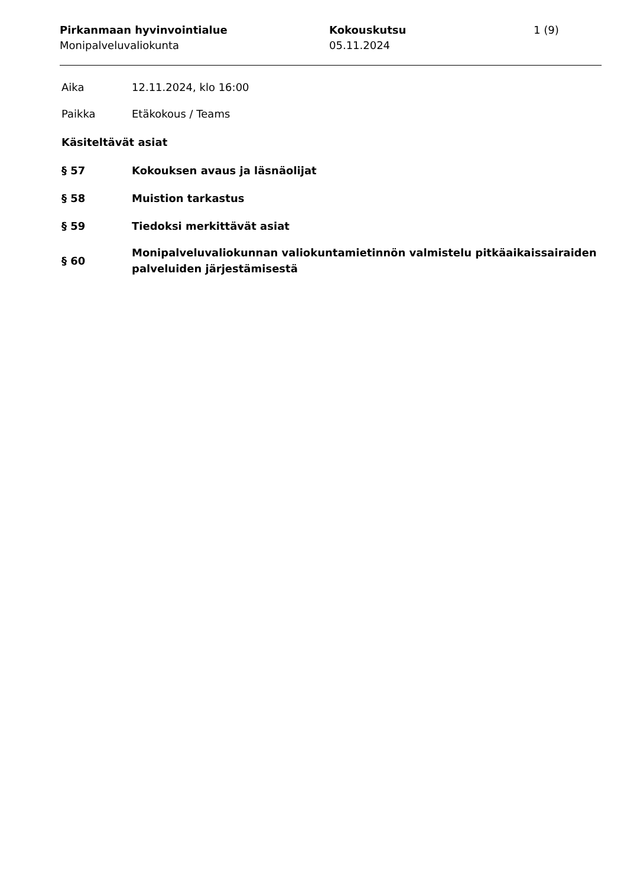Pirkanmaan hyvinvointialue
Monipalveluvaliokunta
Kokouskutsu
05.11.2024
1 (9)
Aika 12.11.2024, klo 16:00
Paikka Etäkokous / Teams
Käsiteltävät asiat
§ 57 Kokouksen avaus ja läsnäolijat
§ 58 Muistion tarkastus
§ 59 Tiedoksi merkittävät asiat
§ 60 Monipalveluvaliokunnan valiokuntamietinnön valmistelu pitkäaikaissairaiden palveluiden järjestämisestä